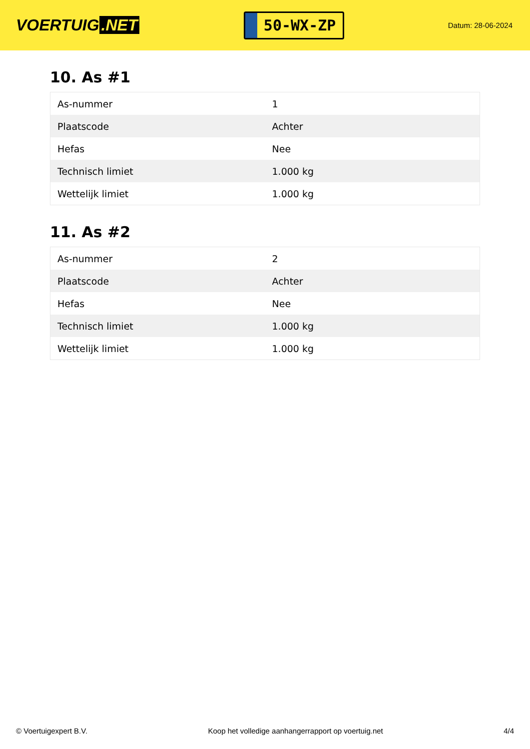VOERTUIG.NET
50-WX-ZP
Datum: 28-06-2024
10. As #1
| As-nummer | 1 |
| Plaatscode | Achter |
| Hefas | Nee |
| Technisch limiet | 1.000 kg |
| Wettelijk limiet | 1.000 kg |
11. As #2
| As-nummer | 2 |
| Plaatscode | Achter |
| Hefas | Nee |
| Technisch limiet | 1.000 kg |
| Wettelijk limiet | 1.000 kg |
© Voertuigexpert B.V. Koop het volledige aanhangerrapport op voertuig.net 4/4